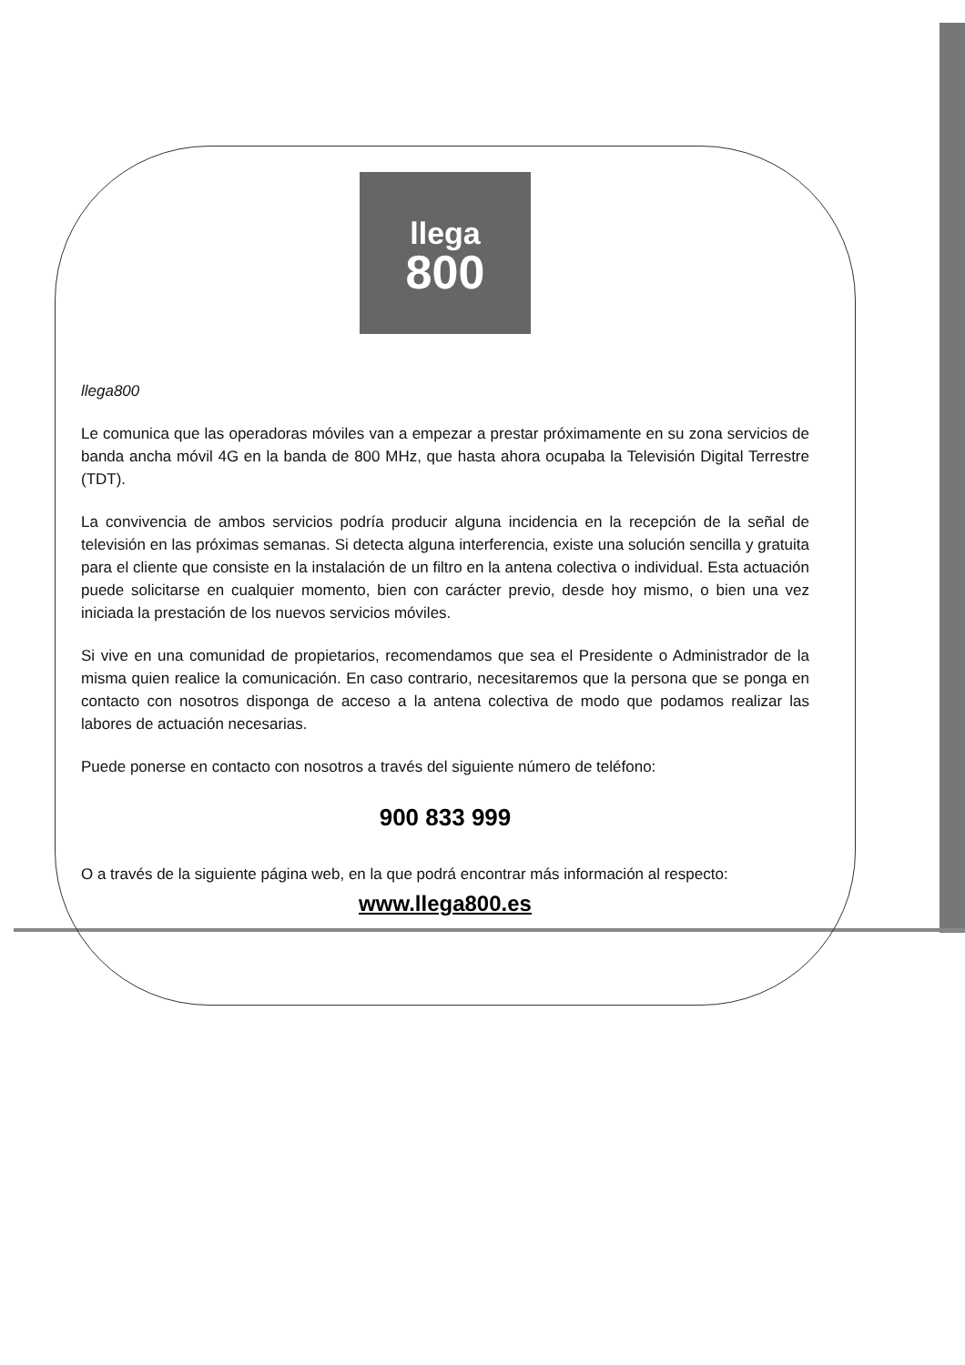llega
800
llega800
Le comunica que las operadoras móviles van a empezar a prestar próximamente en su zona servicios de banda ancha móvil 4G en la banda de 800 MHz, que hasta ahora ocupaba la Televisión Digital Terrestre (TDT).
La convivencia de ambos servicios podría producir alguna incidencia en la recepción de la señal de televisión en las próximas semanas. Si detecta alguna interferencia, existe una solución sencilla y gratuita para el cliente que consiste en la instalación de un filtro en la antena colectiva o individual. Esta actuación puede solicitarse en cualquier momento, bien con carácter previo, desde hoy mismo, o bien una vez iniciada la prestación de los nuevos servicios móviles.
Si vive en una comunidad de propietarios, recomendamos que sea el Presidente o Administrador de la misma quien realice la comunicación. En caso contrario, necesitaremos que la persona que se ponga en contacto con nosotros disponga de acceso a la antena colectiva de modo que podamos realizar las labores de actuación necesarias.
Puede ponerse en contacto con nosotros a través del siguiente número de teléfono:
900 833 999
O a través de la siguiente página web, en la que podrá encontrar más información al respecto:
www.llega800.es